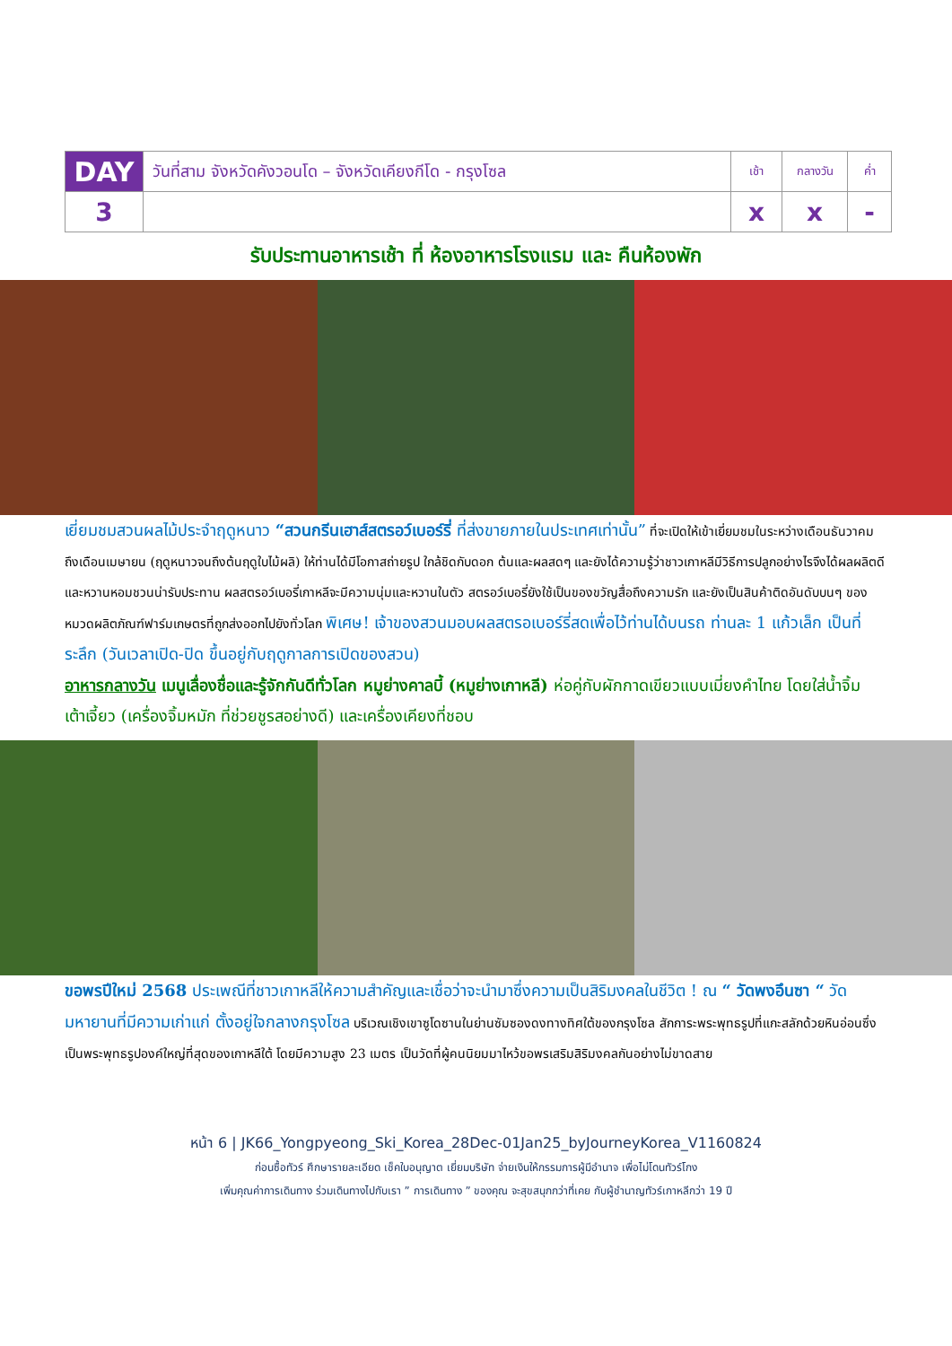| DAY | วันที่สาม จังหวัดคังวอนโด – จังหวัดเคียงกีโด - กรุงโซล | เช้า | กลางวัน | ค่ำ |
| 3 | | x | x | - |
รับประทานอาหารเช้า ที่ ห้องอาหารโรงแรม และ คืนห้องพัก
เยี่ยมชมสวนผลไม้ประจำฤดูหนาว “สวนกรีนเฮาส์สตรอว์เบอร์รี่ ที่ส่งขายภายในประเทศเท่านั้น” ที่จะเปิดให้เข้าเยี่ยมชมในระหว่างเดือนธันวาคมถึงเดือนเมษายน (ฤดูหนาวจนถึงต้นฤดูใบไม้ผลิ) ให้ท่านได้มีโอกาสถ่ายรูป ใกล้ชิดกับดอก ต้นและผลสดๆ และยังได้ความรู้ว่าชาวเกาหลีมีวิธีการปลูกอย่างไรจึงได้ผลผลิตดีและหวานหอมชวนน่ารับประทาน ผลสตรอว์เบอรี่เกาหลีจะมีความนุ่มและหวานในตัว สตรอว์เบอรี่ยังใช้เป็นของขวัญสื่อถึงความรัก และยังเป็นสินค้าติดอันดับบนๆ ของ หมวดผลิตภัณฑ์ฟาร์มเกษตรที่ถูกส่งออกไปยังทั่วโลก พิเศษ! เจ้าของสวนมอบผลสตรอเบอร์รี่สดเพื่อไว้ท่านได้บนรถ ท่านละ 1 แก้วเล็ก เป็นที่ระลึก (วันเวลาเปิด-ปิด ขึ้นอยู่กับฤดูกาลการเปิดของสวน)
อาหารกลางวัน เมนูเลื่องชื่อและรู้จักกันดีทั่วโลก หมูย่างคาลบี้ (หมูย่างเกาหลี) ห่อคู่กับผักกาดเขียวแบบเมี่ยงคำไทย โดยใส่น้ำจิ้มเต้าเจี้ยว (เครื่องจิ้มหมัก ที่ช่วยชูรสอย่างดี) และเครื่องเคียงที่ชอบ
ขอพรปีใหม่ 2568 ประเพณีที่ชาวเกาหลีให้ความสำคัญและเชื่อว่าจะนำมาซึ่งความเป็นสิริมงคลในชีวิต ! ณ “ วัดพงอึนซา “ วัดมหายานที่มีความเก่าแก่ ตั้งอยู่ใจกลางกรุงโซล บริเวณเชิงเขาซูโดซานในย่านซัมซองดงทางทิศใต้ของกรุงโซล สักการะพระพุทธรูปที่แกะสลักด้วยหินอ่อนซึ่งเป็นพระพุทธรูปองค์ใหญ่ที่สุดของเกาหลีใต้ โดยมีความสูง 23 เมตร เป็นวัดที่ผู้คนนิยมมาไหว้ขอพรเสริมสิริมงคลกันอย่างไม่ขาดสาย
หน้า 6 | JK66_Yongpyeong_Ski_Korea_28Dec-01Jan25_byJourneyKorea_V1160824
ก่อนซื้อทัวร์ ศึกษารายละเอียด เช็คใบอนุญาต เยี่ยมบริษัท จ่ายเงินให้กรรมการผู้มีอำนาจ เพื่อไม่โดนทัวร์โกง
เพิ่มคุณค่าการเดินทาง ร่วมเดินทางไปกับเรา ” การเดินทาง ” ของคุณ จะสุขสนุกกว่าที่เคย กับผู้ชำนาญทัวร์เกาหลีกว่า 19 ปี